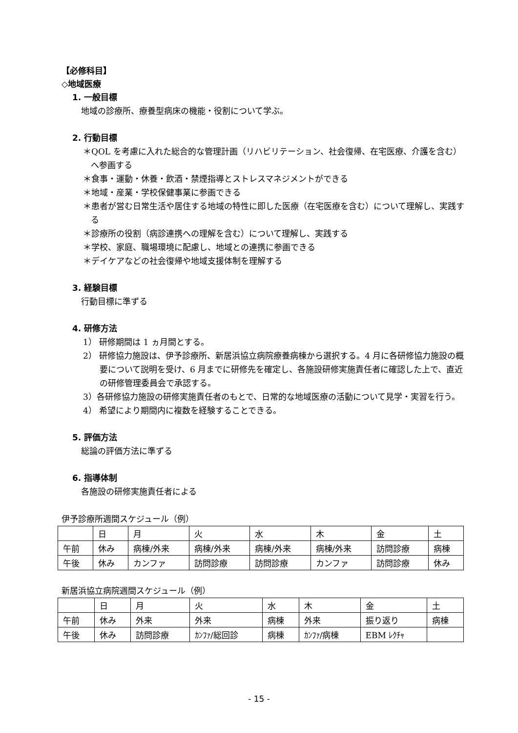【必修科目】
◇地域医療
1. 一般目標
地域の診療所、療養型病床の機能・役割について学ぶ。
2. 行動目標
＊QOL を考慮に入れた総合的な管理計画（リハビリテーション、社会復帰、在宅医療、介護を含む）へ参画する
＊食事・運動・休養・飲酒・禁煙指導とストレスマネジメントができる
＊地域・産業・学校保健事業に参画できる
＊患者が営む日常生活や居住する地域の特性に即した医療（在宅医療を含む）について理解し、実践する
＊診療所の役割（病診連携への理解を含む）について理解し、実践する
＊学校、家庭、職場環境に配慮し、地域との連携に参画できる
＊デイケアなどの社会復帰や地域支援体制を理解する
3. 経験目標
行動目標に準ずる
4. 研修方法
1） 研修期間は 1 ヵ月間とする。
2） 研修協力施設は、伊予診療所、新居浜協立病院療養病棟から選択する。4 月に各研修協力施設の概要について説明を受け、6 月までに研修先を確定し、各施設研修実施責任者に確認した上で、直近の研修管理委員会で承認する。
3）各研修協力施設の研修実施責任者のもとで、日常的な地域医療の活動について見学・実習を行う。
4） 希望により期間内に複数を経験することできる。
5. 評価方法
総論の評価方法に準ずる
6. 指導体制
各施設の研修実施責任者による
伊予診療所週間スケジュール（例）
| | 日 | 月 | 火 | 水 | 木 | 金 | 土 |
| 午前 | 休み | 病棟/外来 | 病棟/外来 | 病棟/外来 | 病棟/外来 | 訪問診療 | 病棟 |
| 午後 | 休み | カンファ | 訪問診療 | 訪問診療 | カンファ | 訪問診療 | 休み |
新居浜協立病院週間スケジュール（例）
| | 日 | 月 | 火 | 水 | 木 | 金 | 土 |
| 午前 | 休み | 外来 | 外来 | 病棟 | 外来 | 振り返り | 病棟 |
| 午後 | 休み | 訪問診療 | ｶﾝﾌｧ/総回診 | 病棟 | ｶﾝﾌｧ/病棟 | EBM ﾚｸﾁｬ | |
- 15 -